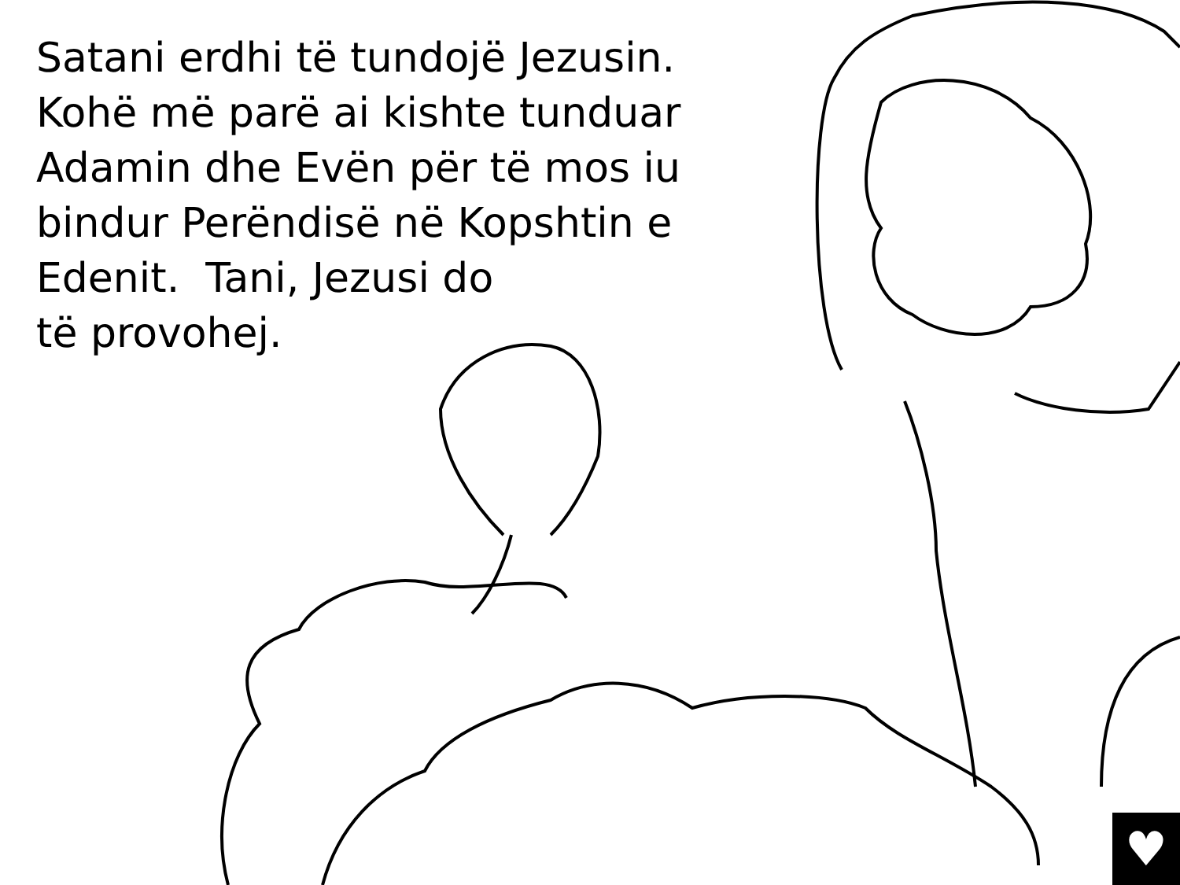Satani erdhi të tundojë Jezusin. Kohë më parë ai kishte tunduar Adamin dhe Evën për të mos iu bindur Perëndisë në Kopshtin e Edenit. Tani, Jezusi do
të provohej.
♥